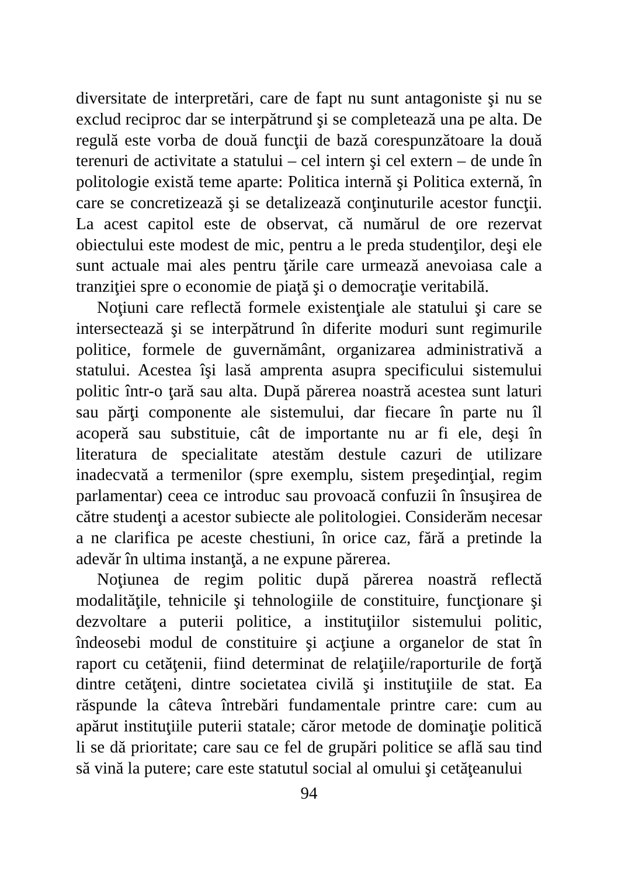diversitate de interpretări, care de fapt nu sunt antagoniste şi nu se exclud reciproc dar se interpătrund şi se completează una pe alta. De regulă este vorba de două funcţii de bază corespunzătoare la două terenuri de activitate a statului – cel intern şi cel extern – de unde în politologie există teme aparte: Politica internă şi Politica externă, în care se concretizează şi se detalizează conţinuturile acestor funcţii. La acest capitol este de observat, că numărul de ore rezervat obiectului este modest de mic, pentru a le preda studenţilor, deşi ele sunt actuale mai ales pentru ţările care urmează anevoiasa cale a tranziţiei spre o economie de piaţă şi o democraţie veritabilă.
Noţiuni care reflectă formele existenţiale ale statului şi care se intersectează şi se interpătrund în diferite moduri sunt regimurile politice, formele de guvernământ, organizarea administrativă a statului. Acestea îşi lasă amprenta asupra specificului sistemului politic într-o ţară sau alta. După părerea noastră acestea sunt laturi sau părţi componente ale sistemului, dar fiecare în parte nu îl acoperă sau substituie, cât de importante nu ar fi ele, deşi în literatura de specialitate atestăm destule cazuri de utilizare inadecvată a termenilor (spre exemplu, sistem preşedinţial, regim parlamentar) ceea ce introduc sau provoacă confuzii în însuşirea de către studenţi a acestor subiecte ale politologiei. Considerăm necesar a ne clarifica pe aceste chestiuni, în orice caz, fără a pretinde la adevăr în ultima instanţă, a ne expune părerea.
Noţiunea de regim politic după părerea noastră reflectă modalităţile, tehnicile şi tehnologiile de constituire, funcţionare şi dezvoltare a puterii politice, a instituţiilor sistemului politic, îndeosebi modul de constituire şi acţiune a organelor de stat în raport cu cetăţenii, fiind determinat de relaţiile/raporturile de forţă dintre cetăţeni, dintre societatea civilă şi instituţiile de stat. Ea răspunde la câteva întrebări fundamentale printre care: cum au apărut instituţiile puterii statale; căror metode de dominaţie politică li se dă prioritate; care sau ce fel de grupări politice se află sau tind să vină la putere; care este statutul social al omului şi cetăţeanului
94